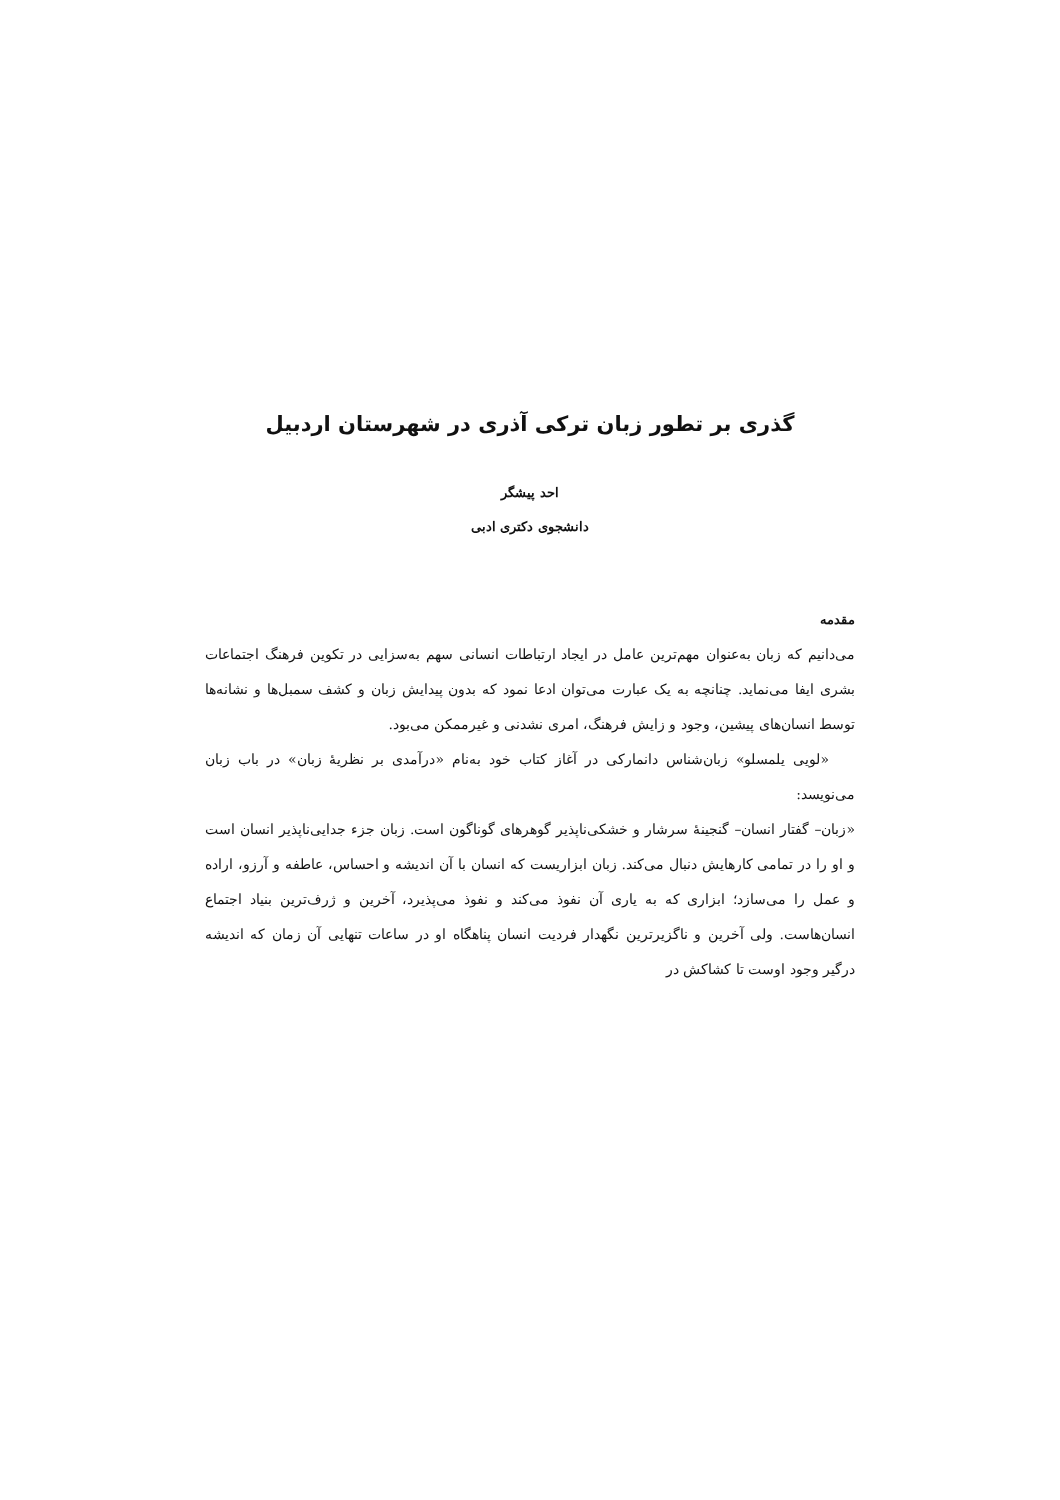گذری بر تطور زبان ترکی آذری در شهرستان اردبیل
احد پیشگر
دانشجوی دکتری ادبی
مقدمه
می‌دانیم که زبان به‌عنوان مهم‌ترین عامل در ایجاد ارتباطات انسانی سهم به‌سزایی در تکوین فرهنگ اجتماعات بشری ایفا می‌نماید. چنانچه به یک عبارت می‌توان ادعا نمود که بدون پیدایش زبان و کشف سمبل‌ها و نشانه‌ها توسط انسان‌های پیشین، وجود و زایش فرهنگ، امری نشدنی و غیرممکن می‌بود.
«لویی یلمسلو» زبان‌شناس دانمارکی در آغاز کتاب خود به‌نام «درآمدی بر نظریهٔ زبان» در باب زبان می‌نویسد:
«زبان– گفتار انسان– گنجینهٔ سرشار و خشکی‌ناپذیر گوهرهای گوناگون است. زبان جزء جدایی‌ناپذیر انسان است و او را در تمامی کارهایش دنبال می‌کند. زبان ابزاریست که انسان با آن اندیشه و احساس، عاطفه و آرزو، اراده و عمل را می‌سازد؛ ابزاری که به یاری آن نفوذ می‌کند و نفوذ می‌پذیرد، آخرین و ژرف‌ترین بنیاد اجتماع انسان‌هاست. ولی آخرین و ناگزیرترین نگهدار فردیت انسان پناهگاه او در ساعات تنهایی آن زمان که اندیشه درگیر وجود اوست تا کشاکش در